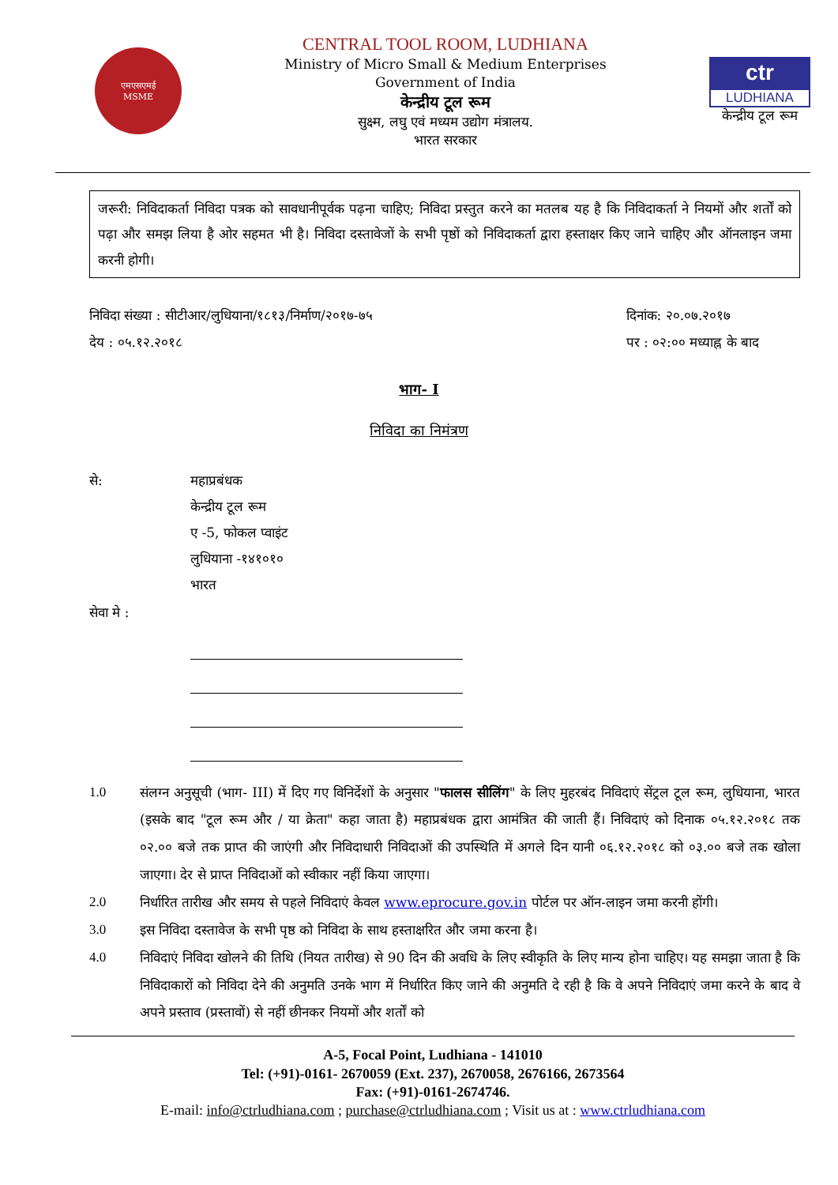एमएसएमई
MSME
CENTRAL TOOL ROOM, LUDHIANA
Ministry of Micro Small & Medium Enterprises
Government of India
केन्द्रीय टूल रूम
सुक्ष्म, लघु एवं मध्यम उद्योग मंत्रालय.
भारत सरकार
ctr
LUDHIANA
केन्द्रीय टूल रूम
जरूरी: निविदाकर्ता निविदा पत्रक को सावधानीपूर्वक पढ़ना चाहिए; निविदा प्रस्तुत करने का मतलब यह है कि निविदाकर्ता ने नियमों और शर्तों को पढ़ा और समझ लिया है ओर सहमत भी है। निविदा दस्तावेजों के सभी पृष्ठों को निविदाकर्ता द्वारा हस्ताक्षर किए जाने चाहिए और ऑनलाइन जमा करनी होगी।
निविदा संख्या : सीटीआर/लुधियाना/१८१३/निर्माण/२०१७-७५
देय : ०५.१२.२०१८
दिनांक: २०.०७.२०१७
पर : ०२:०० मध्याह्न के बाद
भाग- I
निविदा का निमंत्रण
से: महाप्रबंधक
केन्द्रीय टूल रूम
ए -5, फोकल प्वाइंट
लुधियाना -१४१०१०
भारत
सेवा मे :
1.0 संलग्न अनुसूची (भाग- III) में दिए गए विनिर्देशों के अनुसार "फालस सीलिंग" के लिए मुहरबंद निविदाएं सेंट्रल टूल रूम, लुधियाना, भारत (इसके बाद "टूल रूम और / या क्रेता" कहा जाता है) महाप्रबंधक द्वारा आमंत्रित की जाती हैं। निविदाएं को दिनाक ०५.१२.२०१८ तक ०२.०० बजे तक प्राप्त की जाएंगी और निविदाधारी निविदाओं की उपस्थिति में अगले दिन यानी ०६.१२.२०१८ को ०३.०० बजे तक खोला जाएगा। देर से प्राप्त निविदाओं को स्वीकार नहीं किया जाएगा।
2.0 निर्धारित तारीख और समय से पहले निविदाएं केवल www.eprocure.gov.in पोर्टल पर ऑन-लाइन जमा करनी होंगी।
3.0 इस निविदा दस्तावेज के सभी पृष्ठ को निविदा के साथ हस्ताक्षरित और जमा करना है।
4.0 निविदाएं निविदा खोलने की तिथि (नियत तारीख) से 90 दिन की अवधि के लिए स्वीकृति के लिए मान्य होना चाहिए। यह समझा जाता है कि निविदाकारों को निविदा देने की अनुमति उनके भाग में निर्धारित किए जाने की अनुमति दे रही है कि वे अपने निविदाएं जमा करने के बाद वे अपने प्रस्ताव (प्रस्तावों) से नहीं छीनकर नियमों और शर्तों को
A-5, Focal Point, Ludhiana - 141010
Tel: (+91)-0161- 2670059 (Ext. 237), 2670058, 2676166, 2673564
Fax: (+91)-0161-2674746.
E-mail: info@ctrludhiana.com ; purchase@ctrludhiana.com ; Visit us at : www.ctrludhiana.com